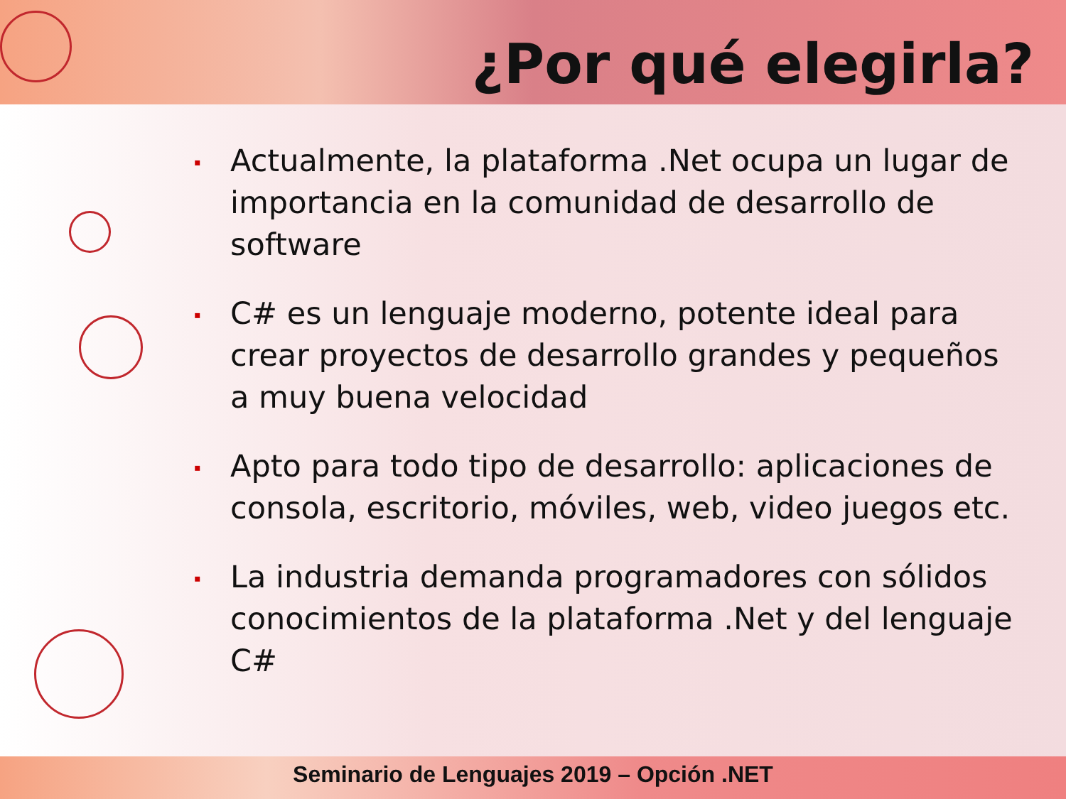¿Por qué elegirla?
▪ Actualmente, la plataforma .Net ocupa un lugar de importancia en la comunidad de desarrollo de software
▪ C# es un lenguaje moderno, potente ideal para crear proyectos de desarrollo grandes y pequeños a muy buena velocidad
▪ Apto para todo tipo de desarrollo: aplicaciones de consola, escritorio, móviles, web, video juegos etc.
▪ La industria demanda programadores con sólidos conocimientos de la plataforma .Net y del lenguaje C#
Seminario de Lenguajes 2019 – Opción .NET